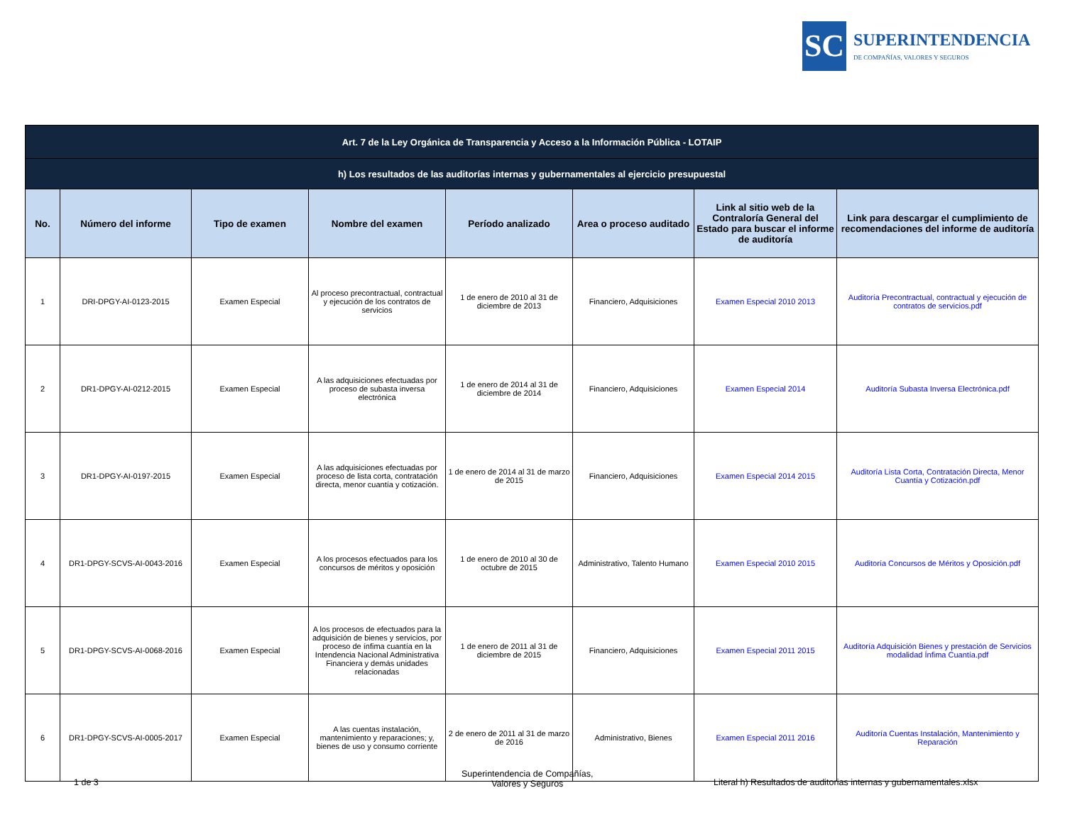SC
SUPERINTENDENCIA
DE COMPAÑÍAS, VALORES Y SEGUROS
| Art. 7 de la Ley Orgánica de Transparencia y Acceso a la Información Pública - LOTAIP | | | | | | | |
| h) Los resultados de las auditorías internas y gubernamentales al ejercicio presupuestal | | | | | | | |
| No. | Número del informe | Tipo de examen | Nombre del examen | Período analizado | Area o proceso auditado | Link al sitio web de la Contraloría General del Estado para buscar el informe de auditoría | Link para descargar el cumplimiento de recomendaciones del informe de auditoría |
| 1 | DRI-DPGY-AI-0123-2015 | Examen Especial | Al proceso precontractual, contractual y ejecución de los contratos de servicios | 1 de enero de 2010 al 31 de diciembre de 2013 | Financiero, Adquisiciones | Examen Especial 2010 2013 | Auditoría Precontractual, contractual y ejecución de contratos de servicios.pdf |
| 2 | DR1-DPGY-AI-0212-2015 | Examen Especial | A las adquisiciones efectuadas por proceso de subasta inversa electrónica | 1 de enero de 2014 al 31 de diciembre de 2014 | Financiero, Adquisiciones | Examen Especial 2014 | Auditoría Subasta Inversa Electrónica.pdf |
| 3 | DR1-DPGY-AI-0197-2015 | Examen Especial | A las adquisiciones efectuadas por proceso de lista corta, contratación directa, menor cuantía y cotización. | 1 de enero de 2014 al 31 de marzo de 2015 | Financiero, Adquisiciones | Examen Especial 2014 2015 | Auditoría Lista Corta, Contratación Directa, Menor Cuantía y Cotización.pdf |
| 4 | DR1-DPGY-SCVS-AI-0043-2016 | Examen Especial | A los procesos efectuados para los concursos de méritos y oposición | 1 de enero de 2010 al 30 de octubre de 2015 | Administrativo, Talento Humano | Examen Especial 2010 2015 | Auditoría Concursos de Méritos y Oposición.pdf |
| 5 | DR1-DPGY-SCVS-AI-0068-2016 | Examen Especial | A los procesos de efectuados para la adquisición de bienes y servicios, por proceso de ínfima cuantía en la Intendencia Nacional Administrativa Financiera y demás unidades relacionadas | 1 de enero de 2011 al 31 de diciembre de 2015 | Financiero, Adquisiciones | Examen Especial 2011 2015 | Auditoría Adquisición Bienes y prestación de Servicios modalidad Ínfima Cuantía.pdf |
| 6 | DR1-DPGY-SCVS-AI-0005-2017 | Examen Especial | A las cuentas instalación, mantenimiento y reparaciones; y, bienes de uso y consumo corriente | 2 de enero de 2011 al 31 de marzo de 2016 | Administrativo, Bienes | Examen Especial 2011 2016 | Auditoría Cuentas Instalación, Mantenimiento y Reparación |
1 de 3
Superintendencia de Compañías,
Valores y Seguros
Literal h) Resultados de auditorias internas y gubernamentales.xlsx